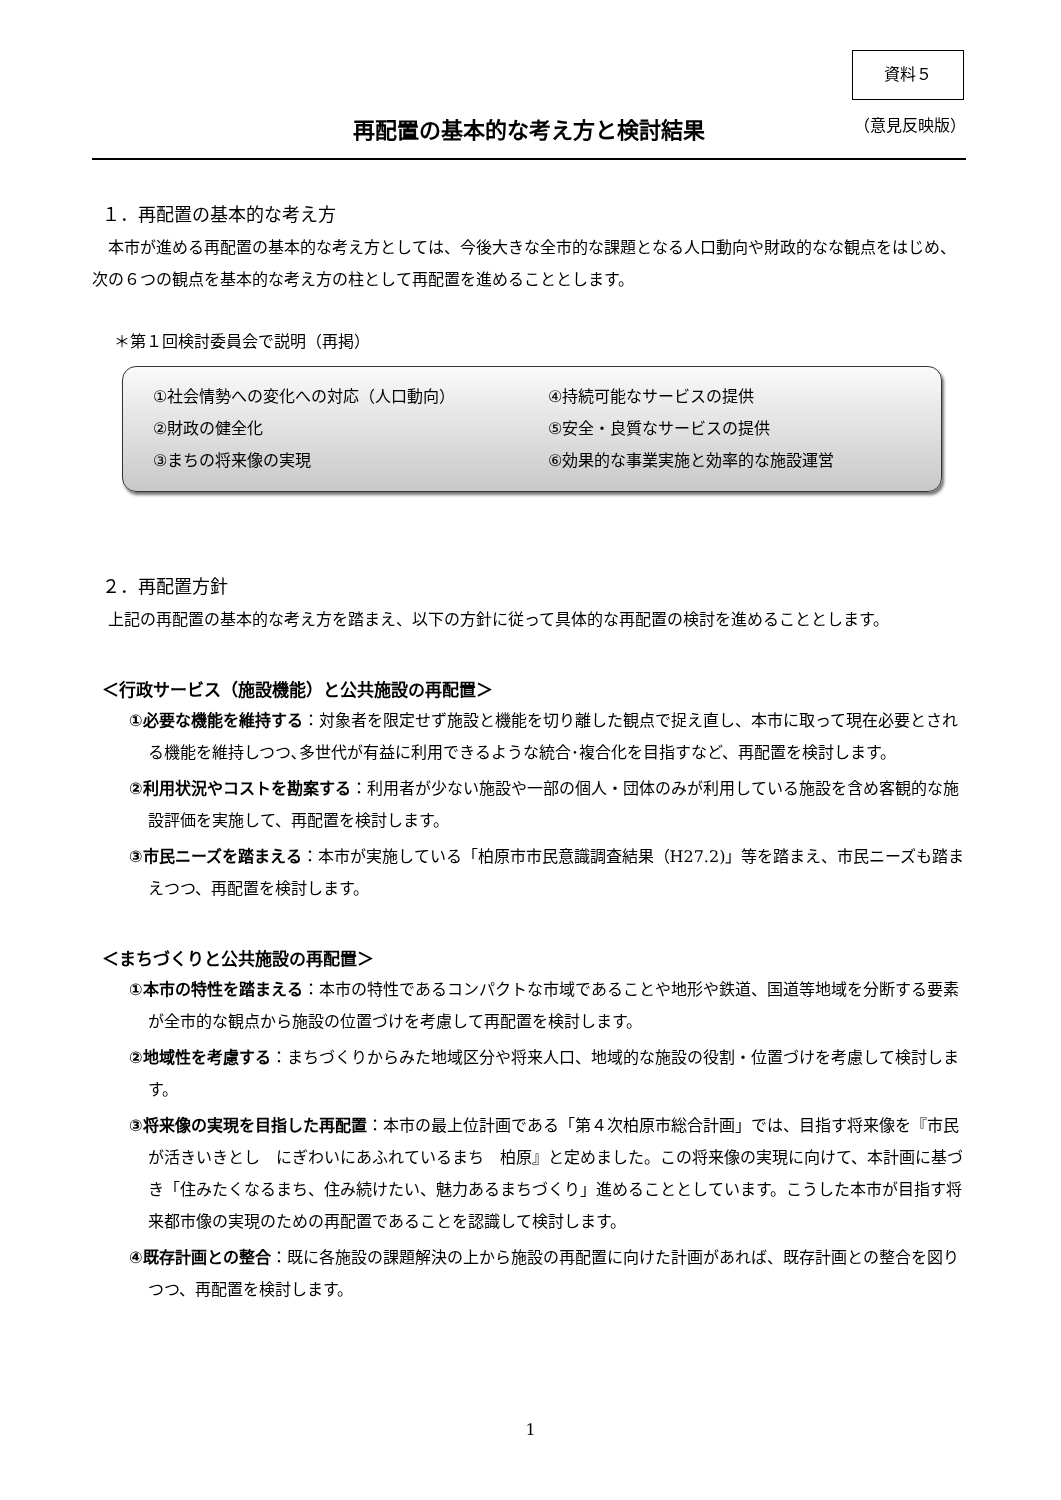資料５
再配置の基本的な考え方と検討結果
（意見反映版）
１．再配置の基本的な考え方
本市が進める再配置の基本的な考え方としては、今後大きな全市的な課題となる人口動向や財政的なな観点をはじめ、次の６つの観点を基本的な考え方の柱として再配置を進めることとします。
＊第１回検討委員会で説明（再掲）
①社会情勢への変化への対応（人口動向）
④持続可能なサービスの提供
②財政の健全化
⑤安全・良質なサービスの提供
③まちの将来像の実現
⑥効果的な事業実施と効率的な施設運営
２．再配置方針
上記の再配置の基本的な考え方を踏まえ、以下の方針に従って具体的な再配置の検討を進めることとします。
＜行政サービス（施設機能）と公共施設の再配置＞
①必要な機能を維持する：対象者を限定せず施設と機能を切り離した観点で捉え直し、本市に取って現在必要とされる機能を維持しつつ､多世代が有益に利用できるような統合･複合化を目指すなど、再配置を検討します。
②利用状況やコストを勘案する：利用者が少ない施設や一部の個人・団体のみが利用している施設を含め客観的な施設評価を実施して、再配置を検討します。
③市民ニーズを踏まえる：本市が実施している「柏原市市民意識調査結果（H27.2)」等を踏まえ、市民ニーズも踏まえつつ、再配置を検討します。
＜まちづくりと公共施設の再配置＞
①本市の特性を踏まえる：本市の特性であるコンパクトな市域であることや地形や鉄道、国道等地域を分断する要素が全市的な観点から施設の位置づけを考慮して再配置を検討します。
②地域性を考慮する：まちづくりからみた地域区分や将来人口、地域的な施設の役割・位置づけを考慮して検討します。
③将来像の実現を目指した再配置：本市の最上位計画である「第４次柏原市総合計画」では、目指す将来像を『市民が活きいきとし　にぎわいにあふれているまち　柏原』と定めました。この将来像の実現に向けて、本計画に基づき「住みたくなるまち、住み続けたい、魅力あるまちづくり」進めることとしています。こうした本市が目指す将来都市像の実現のための再配置であることを認識して検討します。
④既存計画との整合：既に各施設の課題解決の上から施設の再配置に向けた計画があれば、既存計画との整合を図りつつ、再配置を検討します。
1